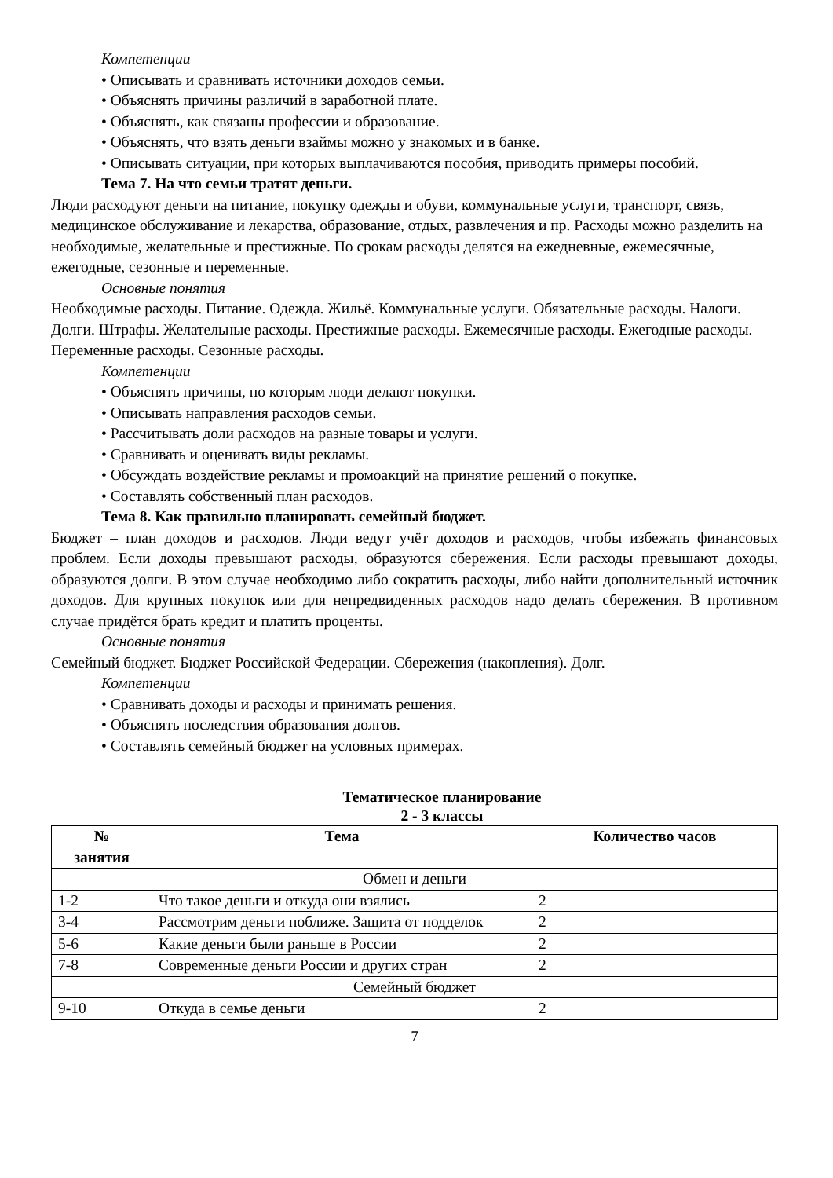Компетенции
• Описывать и сравнивать источники доходов семьи.
• Объяснять причины различий в заработной плате.
• Объяснять, как связаны профессии и образование.
• Объяснять, что взять деньги взаймы можно у знакомых и в банке.
• Описывать ситуации, при которых выплачиваются пособия, приводить примеры пособий.
Тема 7. На что семьи тратят деньги.
Люди расходуют деньги на питание, покупку одежды и обуви, коммунальные услуги, транспорт, связь, медицинское обслуживание и лекарства, образование, отдых, развлечения и пр. Расходы можно разделить на необходимые, желательные и престижные. По срокам расходы делятся на ежедневные, ежемесячные, ежегодные, сезонные и переменные.
Основные понятия
Необходимые расходы. Питание. Одежда. Жильё. Коммунальные услуги. Обязательные расходы. Налоги. Долги. Штрафы. Желательные расходы. Престижные расходы. Ежемесячные расходы. Ежегодные расходы. Переменные расходы. Сезонные расходы.
Компетенции
• Объяснять причины, по которым люди делают покупки.
• Описывать направления расходов семьи.
• Рассчитывать доли расходов на разные товары и услуги.
• Сравнивать и оценивать виды рекламы.
• Обсуждать воздействие рекламы и промоакций на принятие решений о покупке.
• Составлять собственный план расходов.
Тема 8. Как правильно планировать семейный бюджет.
Бюджет – план доходов и расходов. Люди ведут учёт доходов и расходов, чтобы избежать финансовых проблем. Если доходы превышают расходы, образуются сбережения. Если расходы превышают доходы, образуются долги. В этом случае необходимо либо сократить расходы, либо найти дополнительный источник доходов. Для крупных покупок или для непредвиденных расходов надо делать сбережения. В противном случае придётся брать кредит и платить проценты.
Основные понятия
Семейный бюджет. Бюджет Российской Федерации. Сбережения (накопления). Долг.
Компетенции
• Сравнивать доходы и расходы и принимать решения.
• Объяснять последствия образования долгов.
• Составлять семейный бюджет на условных примерах.
Тематическое планирование
2 - 3 классы
| № занятия | Тема | Количество часов |
| --- | --- | --- |
| Обмен и деньги | | |
| 1-2 | Что такое деньги и откуда они взялись | 2 |
| 3-4 | Рассмотрим деньги поближе. Защита от подделок | 2 |
| 5-6 | Какие деньги были раньше в России | 2 |
| 7-8 | Современные деньги России и других стран | 2 |
| Семейный бюджет | | |
| 9-10 | Откуда в семье деньги | 2 |
7